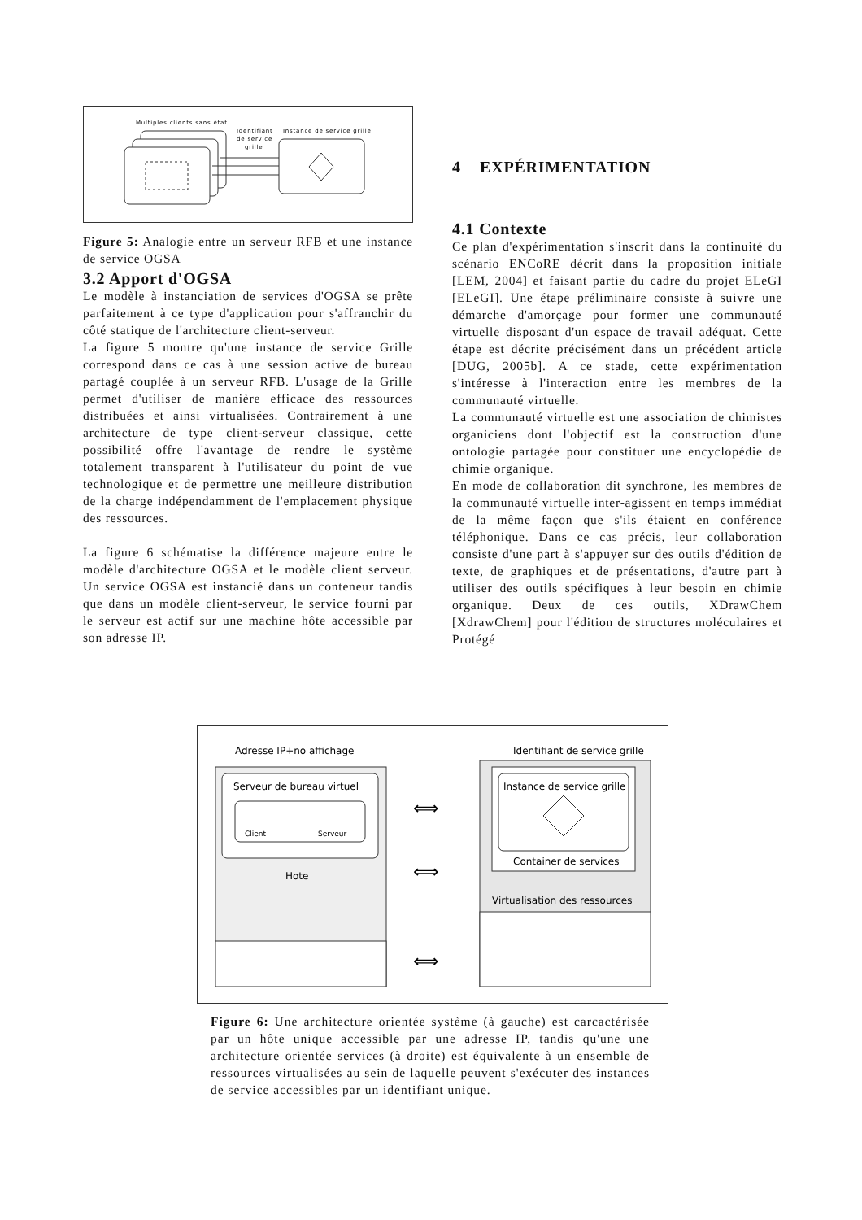Multiples clients sans état
Identifiant
de service
grille
Instance de service grille
Figure 5: Analogie entre un serveur RFB et une instance de service OGSA
3.2 Apport d'OGSA
Le modèle à instanciation de services d'OGSA se prête parfaitement à ce type d'application pour s'affranchir du côté statique de l'architecture client-serveur.
La figure 5 montre qu'une instance de service Grille correspond dans ce cas à une session active de bureau partagé couplée à un serveur RFB. L'usage de la Grille permet d'utiliser de manière efficace des ressources distribuées et ainsi virtualisées. Contrairement à une architecture de type client-serveur classique, cette possibilité offre l'avantage de rendre le système totalement transparent à l'utilisateur du point de vue technologique et de permettre une meilleure distribution de la charge indépendamment de l'emplacement physique des ressources.
La figure 6 schématise la différence majeure entre le modèle d'architecture OGSA et le modèle client serveur. Un service OGSA est instancié dans un conteneur tandis que dans un modèle client-serveur, le service fourni par le serveur est actif sur une machine hôte accessible par son adresse IP.
4 EXPÉRIMENTATION
4.1 Contexte
Ce plan d'expérimentation s'inscrit dans la continuité du scénario ENCoRE décrit dans la proposition initiale [LEM, 2004] et faisant partie du cadre du projet ELeGI [ELeGI]. Une étape préliminaire consiste à suivre une démarche d'amorçage pour former une communauté virtuelle disposant d'un espace de travail adéquat. Cette étape est décrite précisément dans un précédent article [DUG, 2005b]. A ce stade, cette expérimentation s'intéresse à l'interaction entre les membres de la communauté virtuelle.
La communauté virtuelle est une association de chimistes organiciens dont l'objectif est la construction d'une ontologie partagée pour constituer une encyclopédie de chimie organique.
En mode de collaboration dit synchrone, les membres de la communauté virtuelle inter-agissent en temps immédiat de la même façon que s'ils étaient en conférence téléphonique. Dans ce cas précis, leur collaboration consiste d'une part à s'appuyer sur des outils d'édition de texte, de graphiques et de présentations, d'autre part à utiliser des outils spécifiques à leur besoin en chimie organique. Deux de ces outils, XDrawChem [XdrawChem] pour l'édition de structures moléculaires et Protégé
Adresse IP+no affichage
Identifiant de service grille
Serveur de bureau virtuel
Client
Serveur
Hote
Instance de service grille
Container de services
Virtualisation des ressources
⟺
⟺
⟺
Figure 6: Une architecture orientée système (à gauche) est carcactérisée par un hôte unique accessible par une adresse IP, tandis qu'une une architecture orientée services (à droite) est équivalente à un ensemble de ressources virtualisées au sein de laquelle peuvent s'exécuter des instances de service accessibles par un identifiant unique.